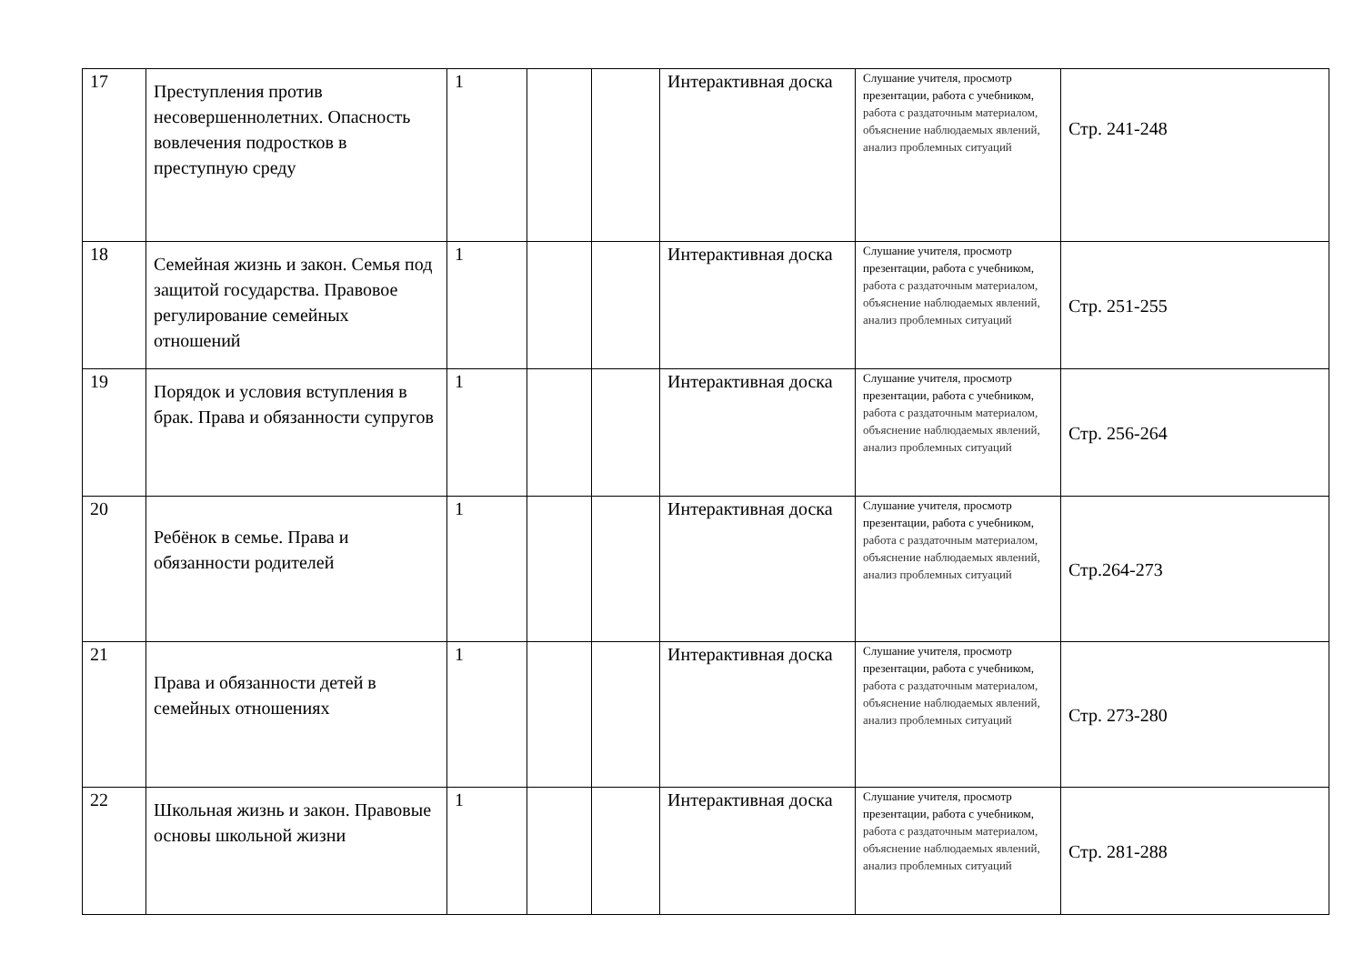| 17 | Преступления против несовершеннолетних. Опасность вовлечения подростков в преступную среду | 1 | | | Интерактивная доска | Слушание учителя, просмотр презентации, работа с учебником, работа с раздаточным материалом, объяснение наблюдаемых явлений, анализ проблемных ситуаций | Стр. 241-248 |
| 18 | Семейная жизнь и закон. Семья под защитой государства. Правовое регулирование семейных отношений | 1 | | | Интерактивная доска | Слушание учителя, просмотр презентации, работа с учебником, работа с раздаточным материалом, объяснение наблюдаемых явлений, анализ проблемных ситуаций | Стр. 251-255 |
| 19 | Порядок и условия вступления в брак. Права и обязанности супругов | 1 | | | Интерактивная доска | Слушание учителя, просмотр презентации, работа с учебником, работа с раздаточным материалом, объяснение наблюдаемых явлений, анализ проблемных ситуаций | Стр. 256-264 |
| 20 | Ребёнок в семье. Права и обязанности родителей | 1 | | | Интерактивная доска | Слушание учителя, просмотр презентации, работа с учебником, работа с раздаточным материалом, объяснение наблюдаемых явлений, анализ проблемных ситуаций | Стр.264-273 |
| 21 | Права и обязанности детей в семейных отношениях | 1 | | | Интерактивная доска | Слушание учителя, просмотр презентации, работа с учебником, работа с раздаточным материалом, объяснение наблюдаемых явлений, анализ проблемных ситуаций | Стр. 273-280 |
| 22 | Школьная жизнь и закон. Правовые основы школьной жизни | 1 | | | Интерактивная доска | Слушание учителя, просмотр презентации, работа с учебником, работа с раздаточным материалом, объяснение наблюдаемых явлений, анализ проблемных ситуаций | Стр. 281-288 |